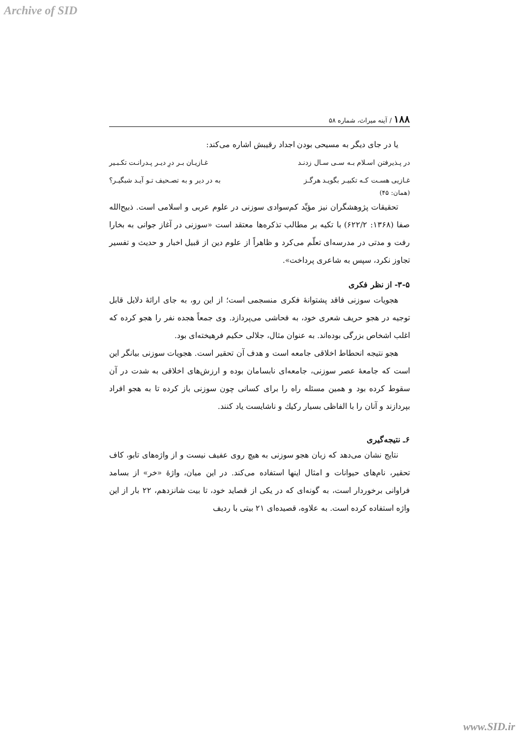Archive of SID
۱۸۸ / آینه میراث، شماره ۵۸
یا در جای دیگر به مسیحی بودن اجداد رقیبش اشاره می‌کند:
در پـذیرفتن اسـلام بـه سـی سـال زدنـد غـازیـان بـر درِ دیـر پـدرانـت تکـبـیر
غـازیی هسـت کـه تکبیـر بگویـد هرگـز به در دیر و به تصـحیف تـو آیـد شبگیـر؟
(همان: ۴۵)
تحقیقات پژوهشگران نیز مؤیِّد کم‌سوادی سوزنی در علوم عربی و اسلامی است. ذبیح‌الله صفا (۱۳۶۸: ۶۲۲/۲) با تکیه بر مطالب تذکره‌ها معتقد است «سوزنی در آغاز جوانی به بخارا رفت و مدتی در مدرسه‌ای تعلّم می‌کرد و ظاهراً از علوم دین از قبیل اخبار و حدیث و تفسیر تجاوز نکرد، سپس به شاعری پرداخت».
۳-۵- از نظر فکری
هجویات سوزنی فاقد پشتوانهٔ فکری منسجمی است؛ از این رو، به جای ارائهٔ دلایل قابل توجیه در هجو حریف شعری خود، به فحاشی می‌پردازد. وی جمعاً هجده نفر را هجو کرده که اغلب اشخاص بزرگی بوده‌اند. به عنوان مثال، جلالی حکیم فرهیخته‌ای بود.
هجو نتیجه انحطاط اخلاقی جامعه است و هدف آن تحقیر است. هجویات سوزنی بیانگر این است که جامعهٔ عصر سوزنی، جامعه‌ای نابسامان بوده و ارزش‌های اخلاقی به شدت در آن سقوط کرده بود و همین مسئله راه را برای کسانی چون سوزنی باز کرده تا به هجو افراد بپردازند و آنان را با الفاظی بسیار رکیك و ناشایست یاد کنند.
۶ـ نتیجه‌گیری
نتایج نشان می‌دهد که زبان هجو سوزنی به هیچ روی عفیف نیست و از واژه‌های تابو، کاف تحقیر، نام‌های حیوانات و امثال اینها استفاده می‌کند. در این میان، واژهٔ «خر» از بسامد فراوانی برخوردار است، به گونه‌ای که در یکی از قصاید خود، تا بیت شانزدهم، ۲۲ بار از این واژه استفاده کرده است. به علاوه، قصیده‌ای ۲۱ بیتی با ردیف
www.SID.ir